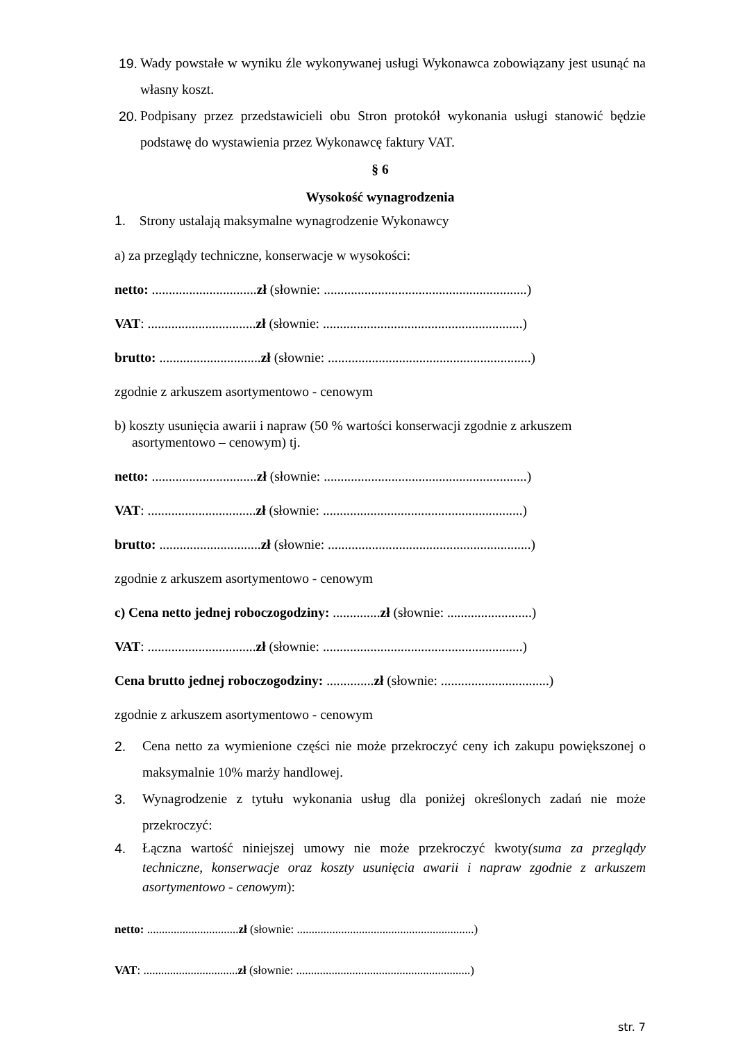19. Wady powstałe w wyniku źle wykonywanej usługi Wykonawca zobowiązany jest usunąć na własny koszt.
20. Podpisany przez przedstawicieli obu Stron protokół wykonania usługi stanowić będzie podstawę do wystawienia przez Wykonawcę faktury VAT.
§ 6
Wysokość wynagrodzenia
1. Strony ustalają maksymalne wynagrodzenie Wykonawcy
a) za przeglądy techniczne, konserwacje w wysokości:
netto: ...............................zł (słownie: ............................................................)
VAT: ................................zł (słownie: ...........................................................)
brutto: ..............................zł (słownie: ............................................................)
zgodnie z arkuszem asortymentowo - cenowym
b) koszty usunięcia awarii i napraw (50 % wartości konserwacji zgodnie z arkuszem asortymentowo – cenowym) tj.
netto: ...............................zł (słownie: ............................................................)
VAT: ................................zł (słownie: ...........................................................)
brutto: ..............................zł (słownie: ............................................................)
zgodnie z arkuszem asortymentowo - cenowym
c) Cena netto jednej roboczogodziny: ..............zł (słownie: .........................)
VAT: ................................zł (słownie: ...........................................................)
Cena brutto jednej roboczogodziny: ..............zł (słownie: ................................)
zgodnie z arkuszem asortymentowo - cenowym
2. Cena netto za wymienione części nie może przekroczyć ceny ich zakupu powiększonej o maksymalnie 10% marży handlowej.
3. Wynagrodzenie z tytułu wykonania usług dla poniżej określonych zadań nie może przekroczyć:
4. Łączna wartość niniejszej umowy nie może przekroczyć kwoty(suma za przeglądy techniczne, konserwacje oraz koszty usunięcia awarii i napraw zgodnie z arkuszem asortymentowo - cenowym):
netto: ...............................zł (słownie: ............................................................)
VAT: ................................zł (słownie: ...........................................................)
str. 7